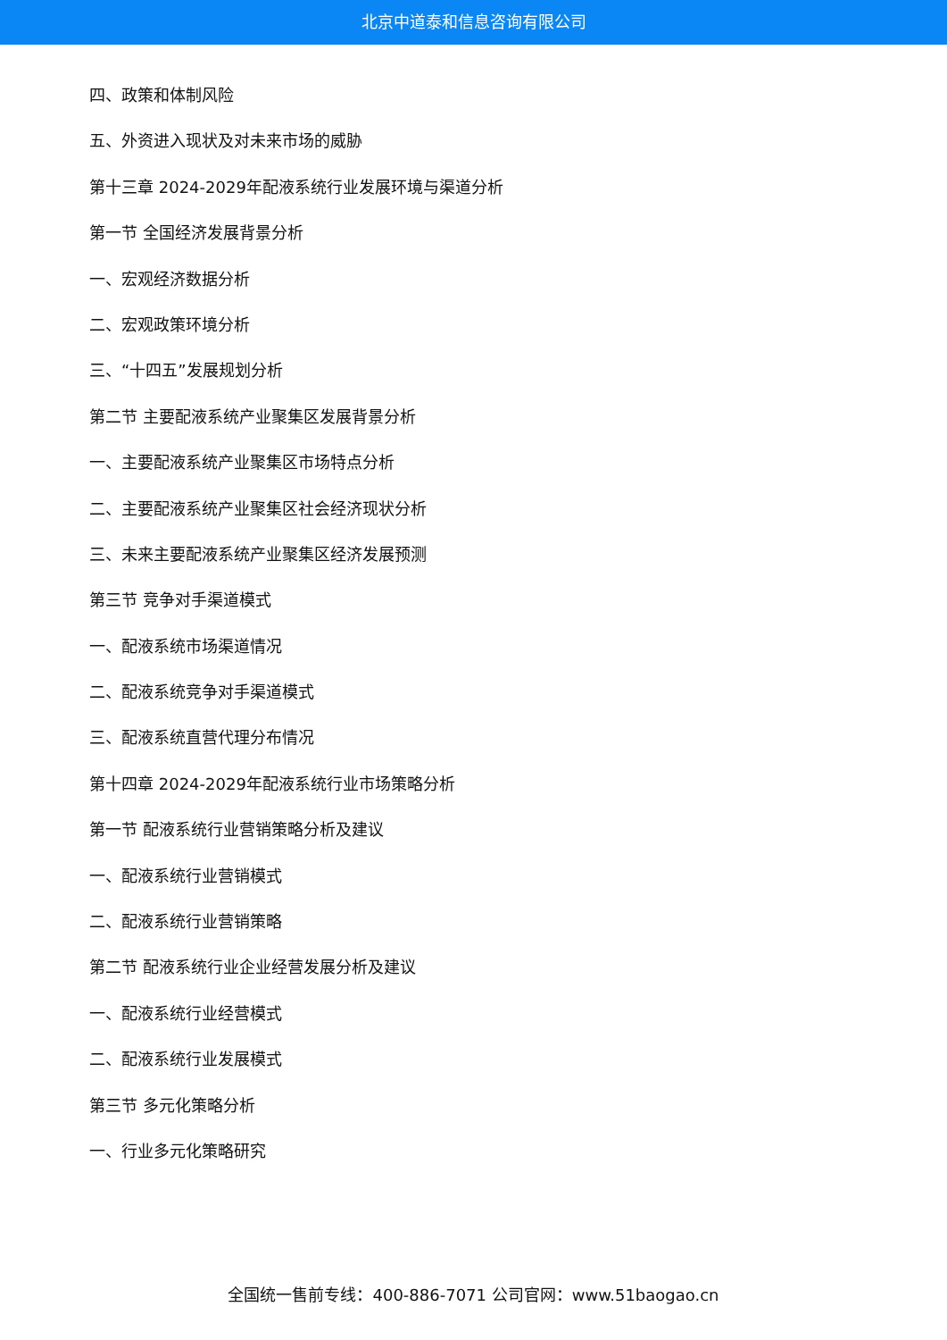北京中道泰和信息咨询有限公司
四、政策和体制风险
五、外资进入现状及对未来市场的威胁
第十三章 2024-2029年配液系统行业发展环境与渠道分析
第一节 全国经济发展背景分析
一、宏观经济数据分析
二、宏观政策环境分析
三、“十四五”发展规划分析
第二节 主要配液系统产业聚集区发展背景分析
一、主要配液系统产业聚集区市场特点分析
二、主要配液系统产业聚集区社会经济现状分析
三、未来主要配液系统产业聚集区经济发展预测
第三节 竞争对手渠道模式
一、配液系统市场渠道情况
二、配液系统竞争对手渠道模式
三、配液系统直营代理分布情况
第十四章 2024-2029年配液系统行业市场策略分析
第一节 配液系统行业营销策略分析及建议
一、配液系统行业营销模式
二、配液系统行业营销策略
第二节 配液系统行业企业经营发展分析及建议
一、配液系统行业经营模式
二、配液系统行业发展模式
第三节 多元化策略分析
一、行业多元化策略研究
全国统一售前专线：400-886-7071 公司官网：www.51baogao.cn